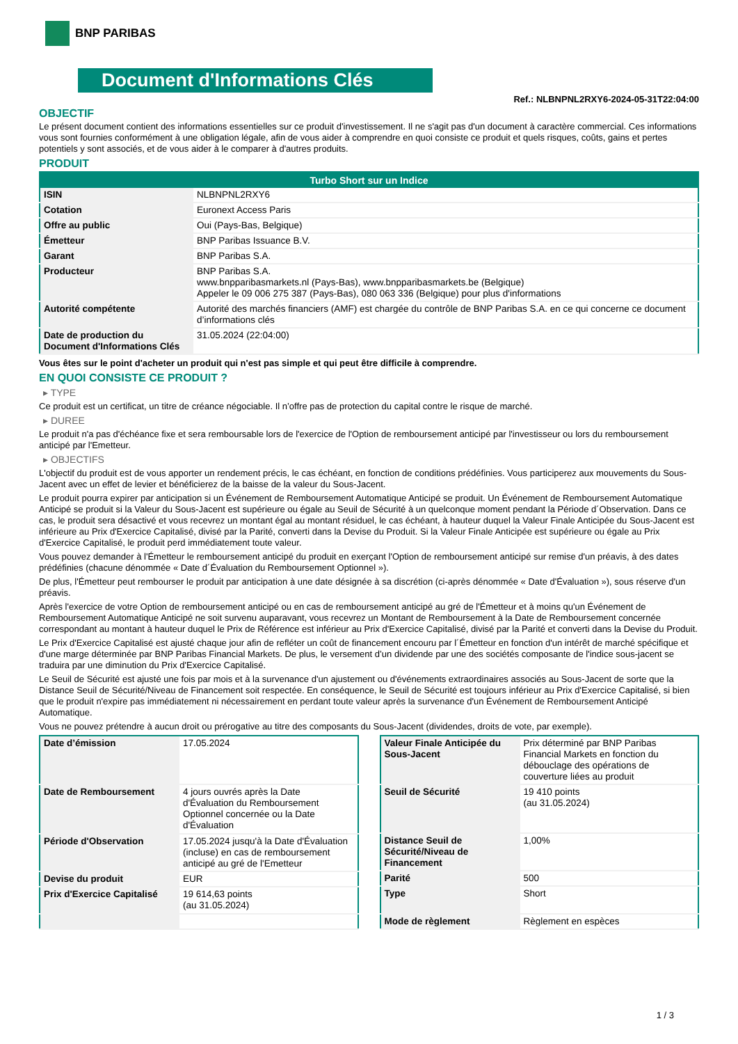BNP PARIBAS
Document d'Informations Clés
Ref.: NLBNPNL2RXY6-2024-05-31T22:04:00
OBJECTIF
Le présent document contient des informations essentielles sur ce produit d'investissement. Il ne s'agit pas d'un document à caractère commercial. Ces informations vous sont fournies conformément à une obligation légale, afin de vous aider à comprendre en quoi consiste ce produit et quels risques, coûts, gains et pertes potentiels y sont associés, et de vous aider à le comparer à d'autres produits.
PRODUIT
| Turbo Short sur un Indice | |
| --- | --- |
| ISIN | NLBNPNL2RXY6 |
| Cotation | Euronext Access Paris |
| Offre au public | Oui (Pays-Bas, Belgique) |
| Émetteur | BNP Paribas Issuance B.V. |
| Garant | BNP Paribas S.A. |
| Producteur | BNP Paribas S.A. www.bnpparibasmarkets.nl (Pays-Bas), www.bnpparibasmarkets.be (Belgique) Appeler le 09 006 275 387 (Pays-Bas), 080 063 336 (Belgique) pour plus d'informations |
| Autorité compétente | Autorité des marchés financiers (AMF) est chargée du contrôle de BNP Paribas S.A. en ce qui concerne ce document d’informations clés |
| Date de production du Document d'Informations Clés | 31.05.2024 (22:04:00) |
Vous êtes sur le point d'acheter un produit qui n'est pas simple et qui peut être difficile à comprendre.
EN QUOI CONSISTE CE PRODUIT ?
▸ TYPE
Ce produit est un certificat, un titre de créance négociable. Il n’offre pas de protection du capital contre le risque de marché.
▸ DUREE
Le produit n'a pas d'échéance fixe et sera remboursable lors de l'exercice de l'Option de remboursement anticipé par l'investisseur ou lors du remboursement anticipé par l'Emetteur.
▸ OBJECTIFS
L'objectif du produit est de vous apporter un rendement précis, le cas échéant, en fonction de conditions prédéfinies. Vous participerez aux mouvements du Sous-Jacent avec un effet de levier et bénéficierez de la baisse de la valeur du Sous-Jacent.
Le produit pourra expirer par anticipation si un Événement de Remboursement Automatique Anticipé se produit. Un Événement de Remboursement Automatique Anticipé se produit si la Valeur du Sous-Jacent est supérieure ou égale au Seuil de Sécurité à un quelconque moment pendant la Période d´Observation. Dans ce cas, le produit sera désactivé et vous recevrez un montant égal au montant résiduel, le cas échéant, à hauteur duquel la Valeur Finale Anticipée du Sous-Jacent est inférieure au Prix d'Exercice Capitalisé, divisé par la Parité, converti dans la Devise du Produit. Si la Valeur Finale Anticipée est supérieure ou égale au Prix d'Exercice Capitalisé, le produit perd immédiatement toute valeur.
Vous pouvez demander à l'Émetteur le remboursement anticipé du produit en exerçant l'Option de remboursement anticipé sur remise d'un préavis, à des dates prédéfinies (chacune dénommée « Date d´Évaluation du Remboursement Optionnel »).
De plus, l'Émetteur peut rembourser le produit par anticipation à une date désignée à sa discrétion (ci-après dénommée « Date d'Évaluation »), sous réserve d'un préavis.
Après l'exercice de votre Option de remboursement anticipé ou en cas de remboursement anticipé au gré de l'Émetteur et à moins qu'un Événement de Remboursement Automatique Anticipé ne soit survenu auparavant, vous recevrez un Montant de Remboursement à la Date de Remboursement concernée correspondant au montant à hauteur duquel le Prix de Référence est inférieur au Prix d'Exercice Capitalisé, divisé par la Parité et converti dans la Devise du Produit.
Le Prix d'Exercice Capitalisé est ajusté chaque jour afin de refléter un coût de financement encouru par l´Émetteur en fonction d'un intérêt de marché spécifique et d'une marge déterminée par BNP Paribas Financial Markets. De plus, le versement d’un dividende par une des sociétés composante de l'indice sous-jacent se traduira par une diminution du Prix d'Exercice Capitalisé.
Le Seuil de Sécurité est ajusté une fois par mois et à la survenance d'un ajustement ou d'événements extraordinaires associés au Sous-Jacent de sorte que la Distance Seuil de Sécurité/Niveau de Financement soit respectée. En conséquence, le Seuil de Sécurité est toujours inférieur au Prix d'Exercice Capitalisé, si bien que le produit n'expire pas immédiatement ni nécessairement en perdant toute valeur après la survenance d'un Événement de Remboursement Anticipé Automatique.
Vous ne pouvez prétendre à aucun droit ou prérogative au titre des composants du Sous-Jacent (dividendes, droits de vote, par exemple).
| Date d’émission | 17.05.2024 |
| Date de Remboursement | 4 jours ouvrés après la Date d'Évaluation du Remboursement Optionnel concernée ou la Date d'Évaluation |
| Période d'Observation | 17.05.2024 jusqu'à la Date d'Évaluation (incluse) en cas de remboursement anticipé au gré de l'Emetteur |
| Devise du produit | EUR |
| Prix d'Exercice Capitalisé | 19 614,63 points (au 31.05.2024) |
| Valeur Finale Anticipée du Sous-Jacent | Prix déterminé par BNP Paribas Financial Markets en fonction du débouclage des opérations de couverture liées au produit |
| Seuil de Sécurité | 19 410 points (au 31.05.2024) |
| Distance Seuil de Sécurité/Niveau de Financement | 1,00% |
| Parité | 500 |
| Type | Short |
| Mode de règlement | Règlement en espèces |
1 / 3